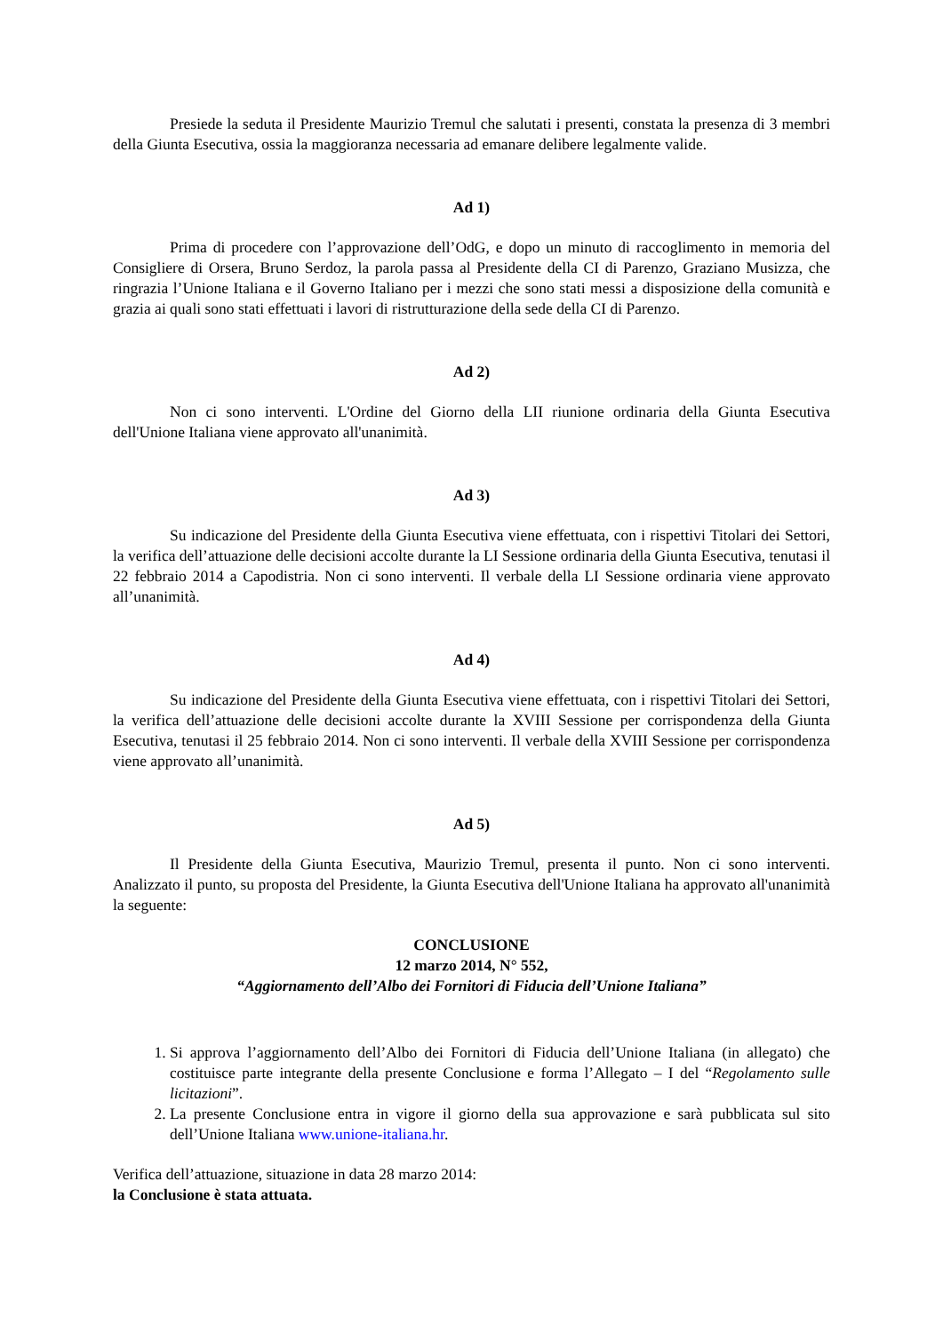Presiede la seduta il Presidente Maurizio Tremul che salutati i presenti, constata la presenza di 3 membri della Giunta Esecutiva, ossia la maggioranza necessaria ad emanare delibere legalmente valide.
Ad 1)
Prima di procedere con l’approvazione dell’OdG, e dopo un minuto di raccoglimento in memoria del Consigliere di Orsera, Bruno Serdoz, la parola passa al Presidente della CI di Parenzo, Graziano Musizza, che ringrazia l’Unione Italiana e il Governo Italiano per i mezzi che sono stati messi a disposizione della comunità e grazia ai quali sono stati effettuati i lavori di ristrutturazione della sede della CI di Parenzo.
Ad 2)
Non ci sono interventi. L'Ordine del Giorno della LII riunione ordinaria della Giunta Esecutiva dell'Unione Italiana viene approvato all'unanimità.
Ad 3)
Su indicazione del Presidente della Giunta Esecutiva viene effettuata, con i rispettivi Titolari dei Settori, la verifica dell’attuazione delle decisioni accolte durante la LI Sessione ordinaria della Giunta Esecutiva, tenutasi il 22 febbraio 2014 a Capodistria. Non ci sono interventi. Il verbale della LI Sessione ordinaria viene approvato all’unanimità.
Ad 4)
Su indicazione del Presidente della Giunta Esecutiva viene effettuata, con i rispettivi Titolari dei Settori, la verifica dell’attuazione delle decisioni accolte durante la XVIII Sessione per corrispondenza della Giunta Esecutiva, tenutasi il 25 febbraio 2014. Non ci sono interventi. Il verbale della XVIII Sessione per corrispondenza viene approvato all’unanimità.
Ad 5)
Il Presidente della Giunta Esecutiva, Maurizio Tremul, presenta il punto. Non ci sono interventi. Analizzato il punto, su proposta del Presidente, la Giunta Esecutiva dell'Unione Italiana ha approvato all'unanimità la seguente:
CONCLUSIONE
12 marzo 2014, N° 552,
“Aggiornamento dell’Albo dei Fornitori di Fiducia dell’Unione Italiana”
1. Si approva l’aggiornamento dell’Albo dei Fornitori di Fiducia dell’Unione Italiana (in allegato) che costituisce parte integrante della presente Conclusione e forma l’Allegato – I del “Regolamento sulle licitazioni”.
2. La presente Conclusione entra in vigore il giorno della sua approvazione e sarà pubblicata sul sito dell’Unione Italiana www.unione-italiana.hr.
Verifica dell’attuazione, situazione in data 28 marzo 2014:
la Conclusione è stata attuata.